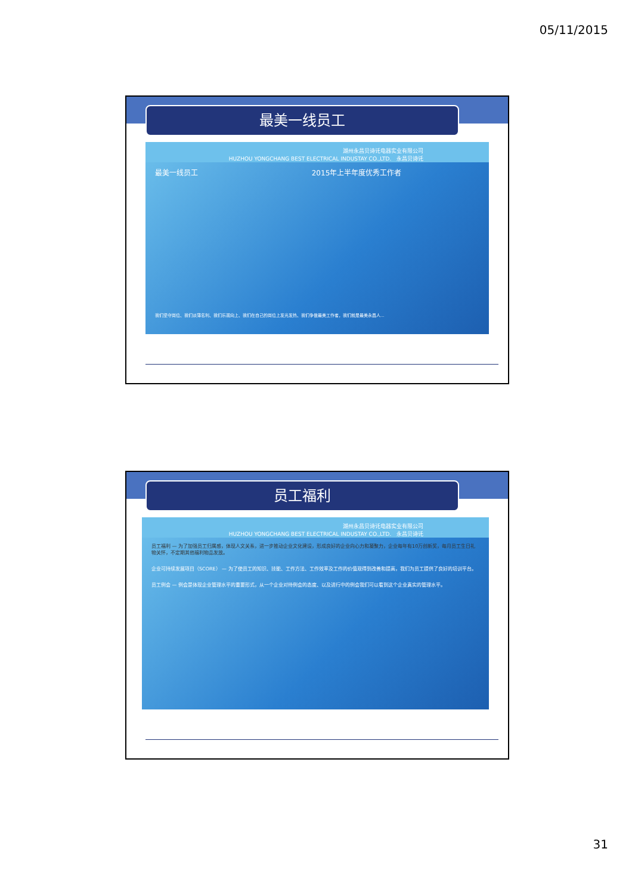05/11/2015
最美一线员工
湖州永昌贝诗讬电器实业有限公司
HUZHOU YONGCHANG BEST ELECTRICAL INDUSTAY CO.,LTD. 永昌贝诗讬
最美一线员工 2015年上半年度优秀工作者
我们坚守岗位、我们淡薄名利、我们乐观向上、我们在自己的岗位上发光发热、我们争做最美工作者，我们就是最美永昌人...
员工福利
湖州永昌贝诗讬电器实业有限公司
HUZHOU YONGCHANG BEST ELECTRICAL INDUSTAY CO.,LTD. 永昌贝诗讬
员工福利 — 为了加强员工归属感，体现人文关系，进一步推动企业文化建设，形成良好的企业向心力和凝聚力，企业每年有10万创新奖，每月员工生日礼物关怀，不定期其他福利物品发放。
企业可持续发展项目（SCORE） — 为了使员工的知识、技能、工作方法、工作效率及工作的价值观得到改善和提高，我们为员工提供了良好的培训平台。
员工例会 — 例会是体现企业管理水平的重要形式，从一个企业对待例会的态度、以及进行中的例会我们可以看到这个企业真实的管理水平。
31